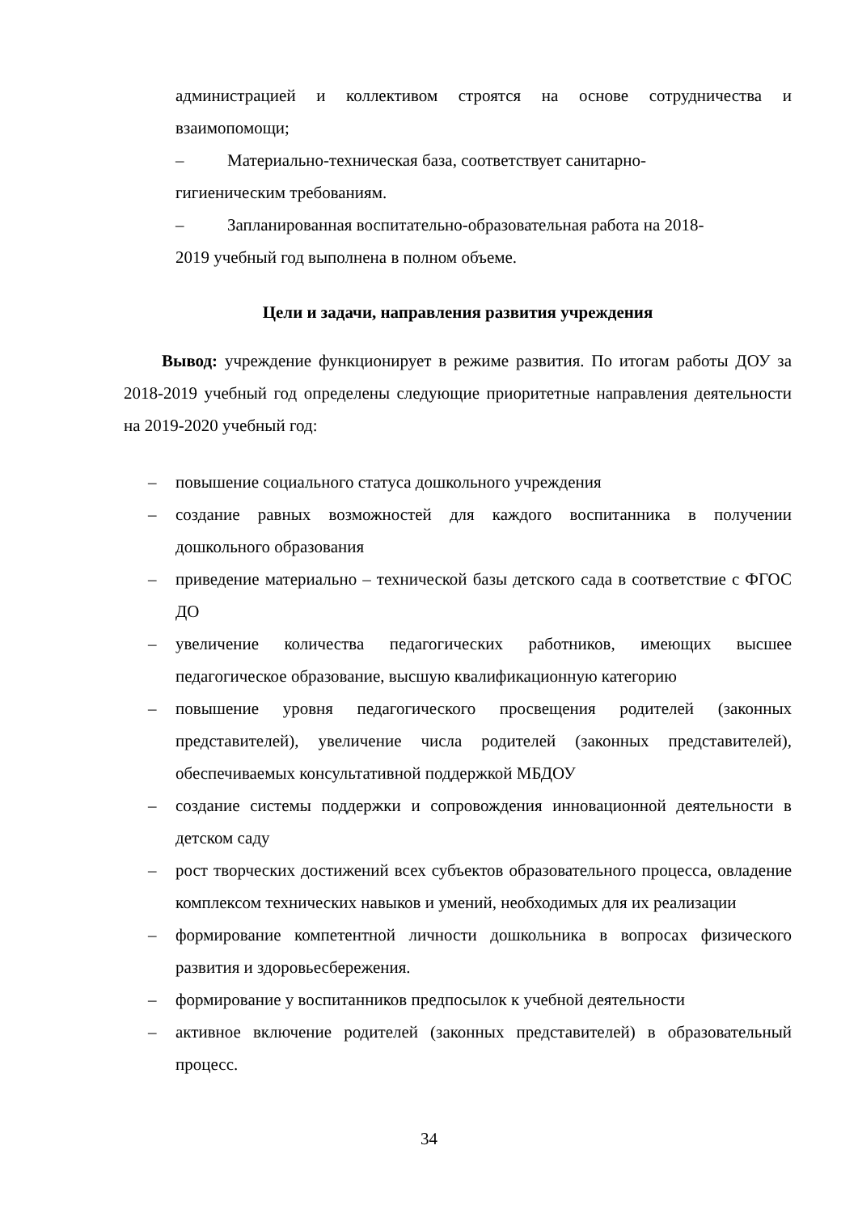администрацией и коллективом строятся на основе сотрудничества и взаимопомощи;
– Материально-техническая база, соответствует санитарно-
гигиеническим требованиям.
– Запланированная воспитательно-образовательная работа на 2018-
2019 учебный год выполнена в полном объеме.
Цели и задачи, направления развития учреждения
Вывод: учреждение функционирует в режиме развития. По итогам работы ДОУ за 2018-2019 учебный год определены следующие приоритетные направления деятельности на 2019-2020 учебный год:
– повышение социального статуса дошкольного учреждения
– создание равных возможностей для каждого воспитанника в получении дошкольного образования
– приведение материально – технической базы детского сада в соответствие с ФГОС ДО
– увеличение количества педагогических работников, имеющих высшее педагогическое образование, высшую квалификационную категорию
– повышение уровня педагогического просвещения родителей (законных представителей), увеличение числа родителей (законных представителей), обеспечиваемых консультативной поддержкой МБДОУ
– создание системы поддержки и сопровождения инновационной деятельности в детском саду
– рост творческих достижений всех субъектов образовательного процесса, овладение комплексом технических навыков и умений, необходимых для их реализации
– формирование компетентной личности дошкольника в вопросах физического развития и здоровьесбережения.
– формирование у воспитанников предпосылок к учебной деятельности
– активное включение родителей (законных представителей) в образовательный процесс.
34